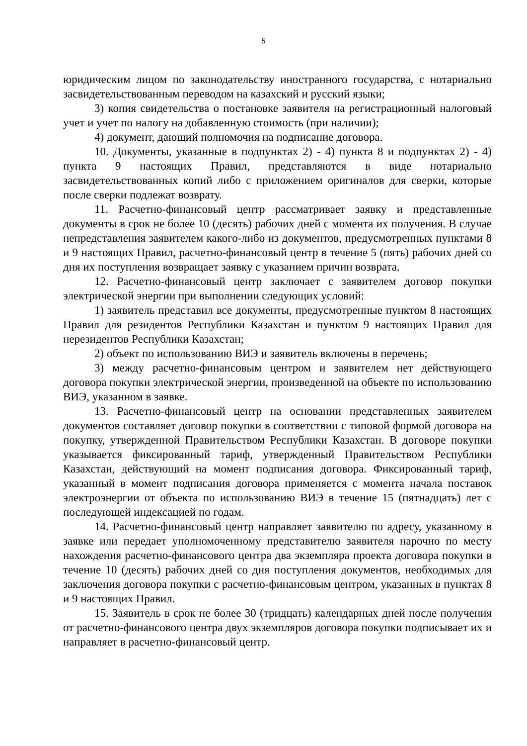5
юридическим лицом по законодательству иностранного государства, с нотариально засвидетельствованным переводом на казахский и русский языки;
3) копия свидетельства о постановке заявителя на регистрационный налоговый учет и учет по налогу на добавленную стоимость (при наличии);
4) документ, дающий полномочия на подписание договора.
10. Документы, указанные в подпунктах 2) - 4) пункта 8 и подпунктах 2) - 4) пункта 9 настоящих Правил, представляются в виде нотариально засвидетельствованных копий либо с приложением оригиналов для сверки, которые после сверки подлежат возврату.
11. Расчетно-финансовый центр рассматривает заявку и представленные документы в срок не более 10 (десять) рабочих дней с момента их получения. В случае непредставления заявителем какого-либо из документов, предусмотренных пунктами 8 и 9 настоящих Правил, расчетно-финансовый центр в течение 5 (пять) рабочих дней со дня их поступления возвращает заявку с указанием причин возврата.
12. Расчетно-финансовый центр заключает с заявителем договор покупки электрической энергии при выполнении следующих условий:
1) заявитель представил все документы, предусмотренные пунктом 8 настоящих Правил для резидентов Республики Казахстан и пунктом 9 настоящих Правил для нерезидентов Республики Казахстан;
2) объект по использованию ВИЭ и заявитель включены в перечень;
3) между расчетно-финансовым центром и заявителем нет действующего договора покупки электрической энергии, произведенной на объекте по использованию ВИЭ, указанном в заявке.
13. Расчетно-финансовый центр на основании представленных заявителем документов составляет договор покупки в соответствии с типовой формой договора на покупку, утвержденной Правительством Республики Казахстан. В договоре покупки указывается фиксированный тариф, утвержденный Правительством Республики Казахстан, действующий на момент подписания договора. Фиксированный тариф, указанный в момент подписания договора применяется с момента начала поставок электроэнергии от объекта по использованию ВИЭ в течение 15 (пятнадцать) лет с последующей индексацией по годам.
14. Расчетно-финансовый центр направляет заявителю по адресу, указанному в заявке или передает уполномоченному представителю заявителя нарочно по месту нахождения расчетно-финансового центра два экземпляра проекта договора покупки в течение 10 (десять) рабочих дней со дня поступления документов, необходимых для заключения договора покупки с расчетно-финансовым центром, указанных в пунктах 8 и 9 настоящих Правил.
15. Заявитель в срок не более 30 (тридцать) календарных дней после получения от расчетно-финансового центра двух экземпляров договора покупки подписывает их и направляет в расчетно-финансовый центр.